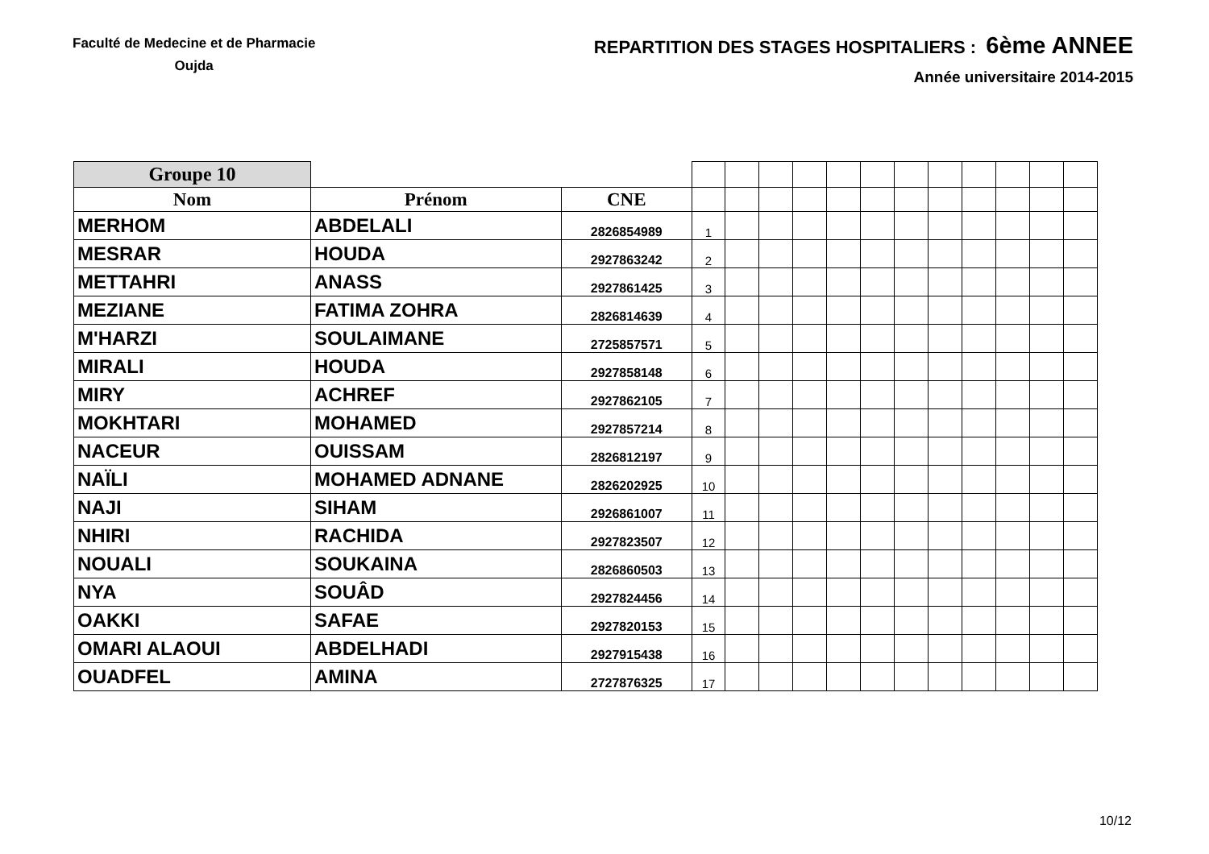Faculté de Medecine et de Pharmacie
Oujda
REPARTITION DES STAGES HOSPITALIERS : 6ème ANNEE
Année universitaire 2014-2015
| Groupe 10 | | | | | | | | | | | | | | |
| Nom | Prénom | CNE | | | | | | | | | | | | |
| MERHOM | ABDELALI | 2826854989 | 1 | | | | | | | | | | | |
| MESRAR | HOUDA | 2927863242 | 2 | | | | | | | | | | | |
| METTAHRI | ANASS | 2927861425 | 3 | | | | | | | | | | | |
| MEZIANE | FATIMA ZOHRA | 2826814639 | 4 | | | | | | | | | | | |
| M'HARZI | SOULAIMANE | 2725857571 | 5 | | | | | | | | | | | |
| MIRALI | HOUDA | 2927858148 | 6 | | | | | | | | | | | |
| MIRY | ACHREF | 2927862105 | 7 | | | | | | | | | | | |
| MOKHTARI | MOHAMED | 2927857214 | 8 | | | | | | | | | | | |
| NACEUR | OUISSAM | 2826812197 | 9 | | | | | | | | | | | |
| NAÏLI | MOHAMED ADNANE | 2826202925 | 10 | | | | | | | | | | | |
| NAJI | SIHAM | 2926861007 | 11 | | | | | | | | | | | |
| NHIRI | RACHIDA | 2927823507 | 12 | | | | | | | | | | | |
| NOUALI | SOUKAINA | 2826860503 | 13 | | | | | | | | | | | |
| NYA | SOUÂD | 2927824456 | 14 | | | | | | | | | | | |
| OAKKI | SAFAE | 2927820153 | 15 | | | | | | | | | | | |
| OMARI ALAOUI | ABDELHADI | 2927915438 | 16 | | | | | | | | | | | |
| OUADFEL | AMINA | 2727876325 | 17 | | | | | | | | | | | |
10/12